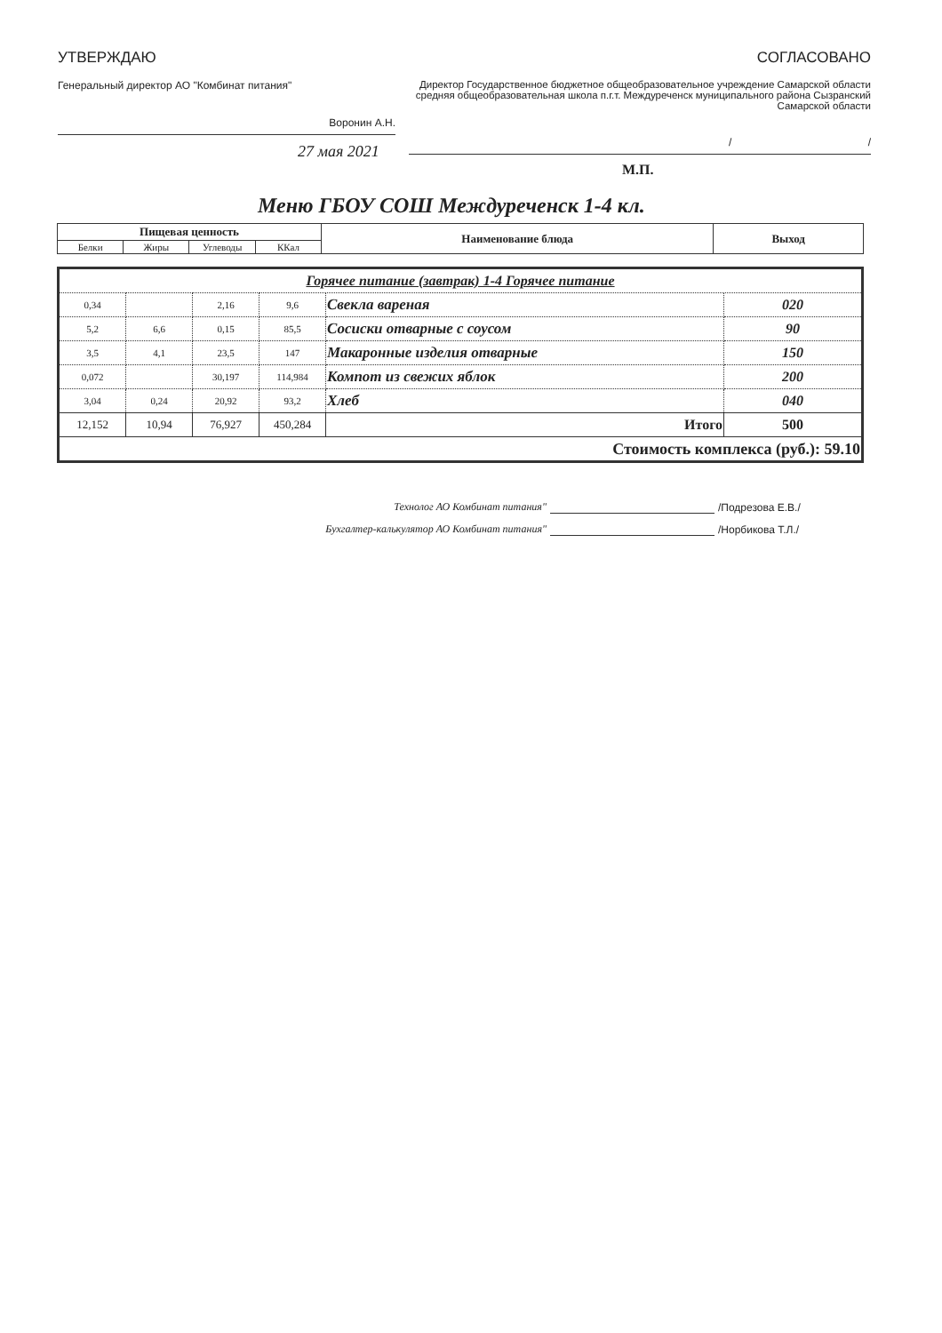УТВЕРЖДАЮ
Генеральный директор АО "Комбинат питания"
Воронин А.Н.
27 мая 2021
СОГЛАСОВАНО
Директор Государственное бюджетное общеобразовательное учреждение Самарской области средняя общеобразовательная школа п.г.т. Междуреченск муниципального района Сызранский Самарской области
/ /
М.П.
Меню ГБОУ СОШ Междуреченск 1-4 кл.
| Пищевая ценность | | | | Наименование блюда | Выход |
| --- | --- | --- | --- | --- | --- |
| Белки | Жиры | Углеводы | ККал | | |
| Горячее питание (завтрак) 1-4 Горячее питание | | | | | |
| 0,34 | | 2,16 | 9,6 | Свекла вареная | 020 |
| 5,2 | 6,6 | 0,15 | 85,5 | Сосиски отварные с соусом | 90 |
| 3,5 | 4,1 | 23,5 | 147 | Макаронные изделия отварные | 150 |
| 0,072 | | 30,197 | 114,984 | Компот из свежих яблок | 200 |
| 3,04 | 0,24 | 20,92 | 93,2 | Хлеб | 040 |
| 12,152 | 10,94 | 76,927 | 450,284 | Итого | 500 |
| Стоимость комплекса (руб.): 59.10 | | | | | |
Технолог АО Комбинат питания" /Подрезова Е.В./
Бухгалтер-калькулятор АО Комбинат питания" /Норбикова Т.Л./